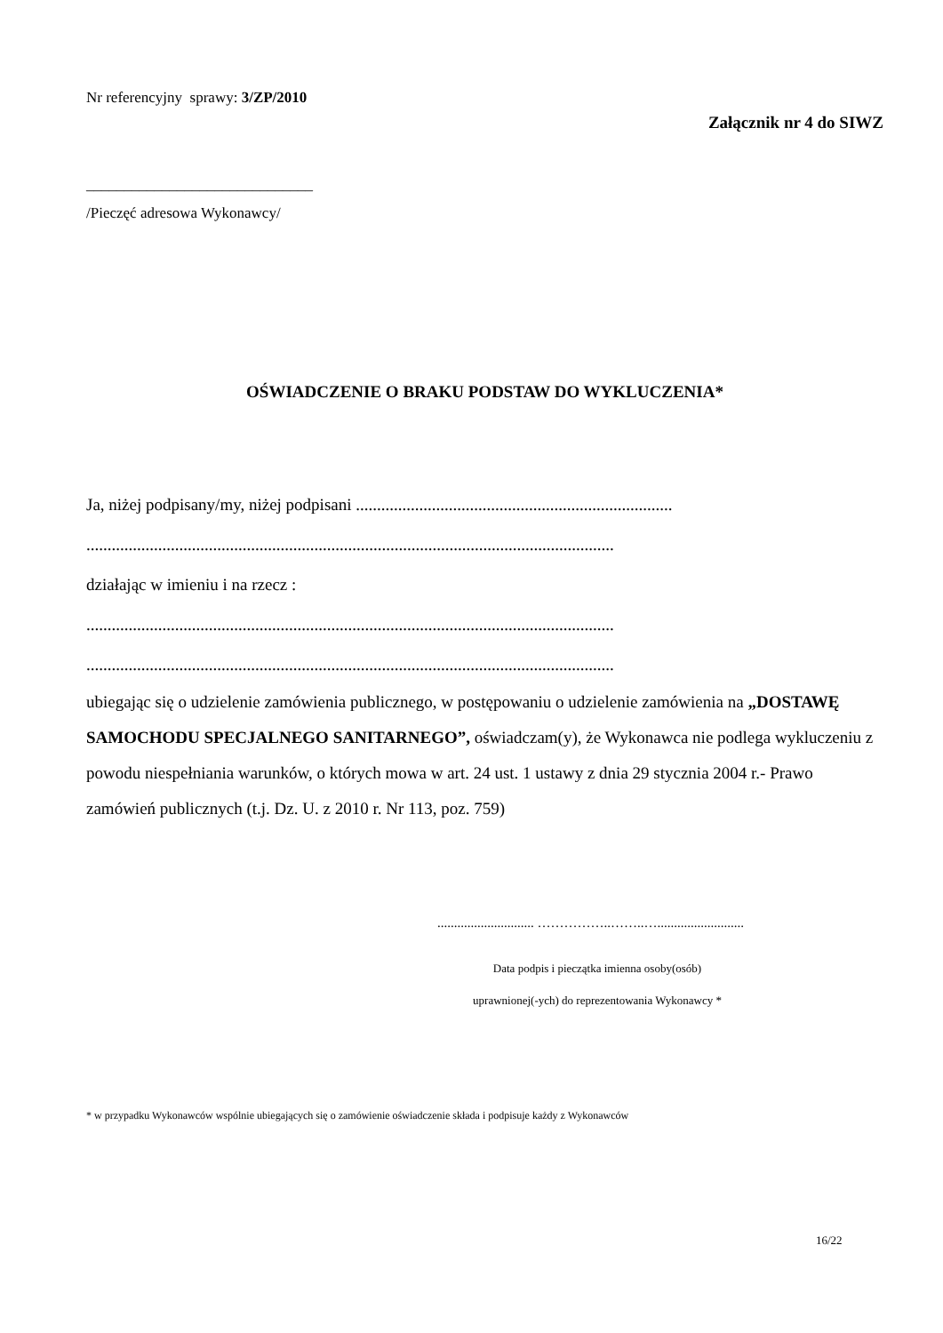Nr referencyjny sprawy: 3/ZP/2010
Załącznik nr 4 do SIWZ
______________________________
/Pieczęć adresowa Wykonawcy/
OŚWIADCZENIE O BRAKU PODSTAW DO WYKLUCZENIA*
Ja, niżej podpisany/my, niżej podpisani ...........................................................................
.............................................................................................................................
działając w imieniu i na rzecz :
.............................................................................................................................
.............................................................................................................................
ubiegając się o udzielenie zamówienia publicznego, w postępowaniu o udzielenie zamówienia na „DOSTAWĘ SAMOCHODU SPECJALNEGO SANITARNEGO”, oświadczam(y), że Wykonawca nie podlega wykluczeniu z powodu niespełniania warunków, o których mowa w art. 24 ust. 1 ustawy z dnia 29 stycznia 2004 r.- Prawo zamówień publicznych (t.j. Dz. U. z 2010 r. Nr 113, poz. 759)
............................. ……………..……..…..........................
Data podpis i pieczątka imienna osoby(osób)
uprawnionej(-ych) do reprezentowania Wykonawcy *
* w przypadku Wykonawców wspólnie ubiegających się o zamówienie oświadczenie składa i podpisuje każdy z Wykonawców
16/22